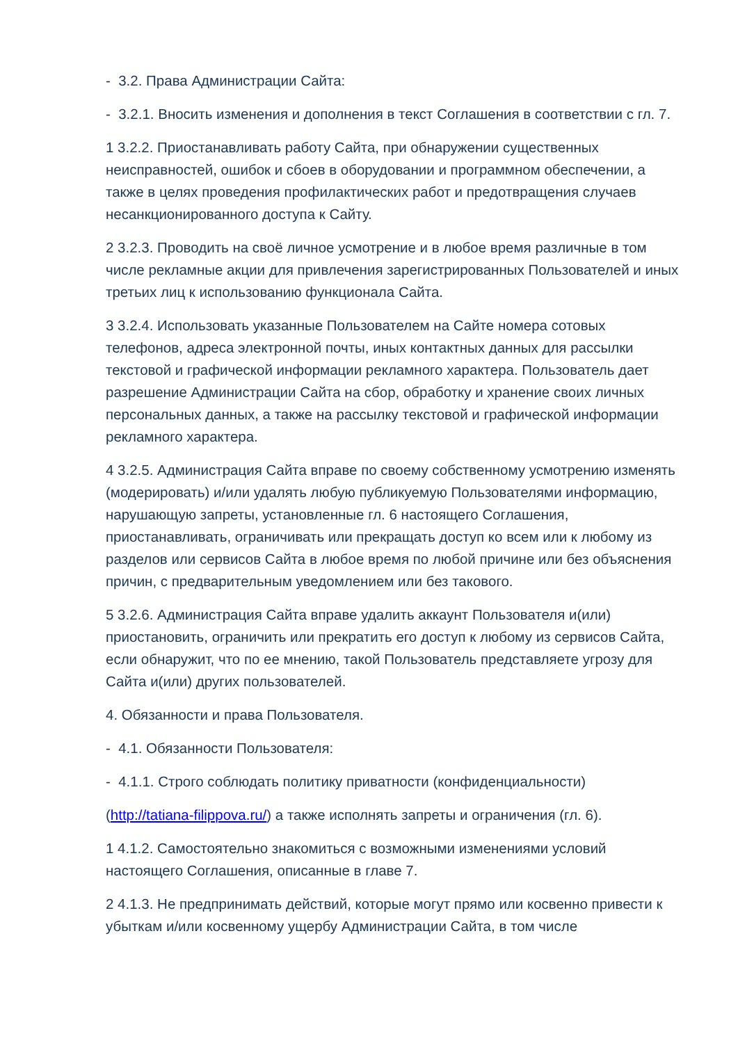- 3.2. Права Администрации Сайта:
- 3.2.1. Вносить изменения и дополнения в текст Соглашения в соответствии с гл. 7.
1 3.2.2. Приостанавливать работу Сайта, при обнаружении существенных неисправностей, ошибок и сбоев в оборудовании и программном обеспечении, а также в целях проведения профилактических работ и предотвращения случаев несанкционированного доступа к Сайту.
2 3.2.3. Проводить на своё личное усмотрение и в любое время различные в том числе рекламные акции для привлечения зарегистрированных Пользователей и иных третьих лиц к использованию функционала Сайта.
3 3.2.4. Использовать указанные Пользователем на Сайте номера сотовых телефонов, адреса электронной почты, иных контактных данных для рассылки текстовой и графической информации рекламного характера. Пользователь дает разрешение Администрации Сайта на сбор, обработку и хранение своих личных персональных данных, а также на рассылку текстовой и графической информации рекламного характера.
4 3.2.5. Администрация Сайта вправе по своему собственному усмотрению изменять (модерировать) и/или удалять любую публикуемую Пользователями информацию, нарушающую запреты, установленные гл. 6 настоящего Соглашения, приостанавливать, ограничивать или прекращать доступ ко всем или к любому из разделов или сервисов Сайта в любое время по любой причине или без объяснения причин, с предварительным уведомлением или без такового.
5 3.2.6. Администрация Сайта вправе удалить аккаунт Пользователя и(или) приостановить, ограничить или прекратить его доступ к любому из сервисов Сайта, если обнаружит, что по ее мнению, такой Пользователь представляете угрозу для Сайта и(или) других пользователей.
4. Обязанности и права Пользователя.
- 4.1. Обязанности Пользователя:
- 4.1.1. Строго соблюдать политику приватности (конфиденциальности)
(http://tatiana-filippova.ru/) а также исполнять запреты и ограничения (гл. 6).
1 4.1.2. Самостоятельно знакомиться с возможными изменениями условий настоящего Соглашения, описанные в главе 7.
2 4.1.3. Не предпринимать действий, которые могут прямо или косвенно привести к убыткам и/или косвенному ущербу Администрации Сайта, в том числе